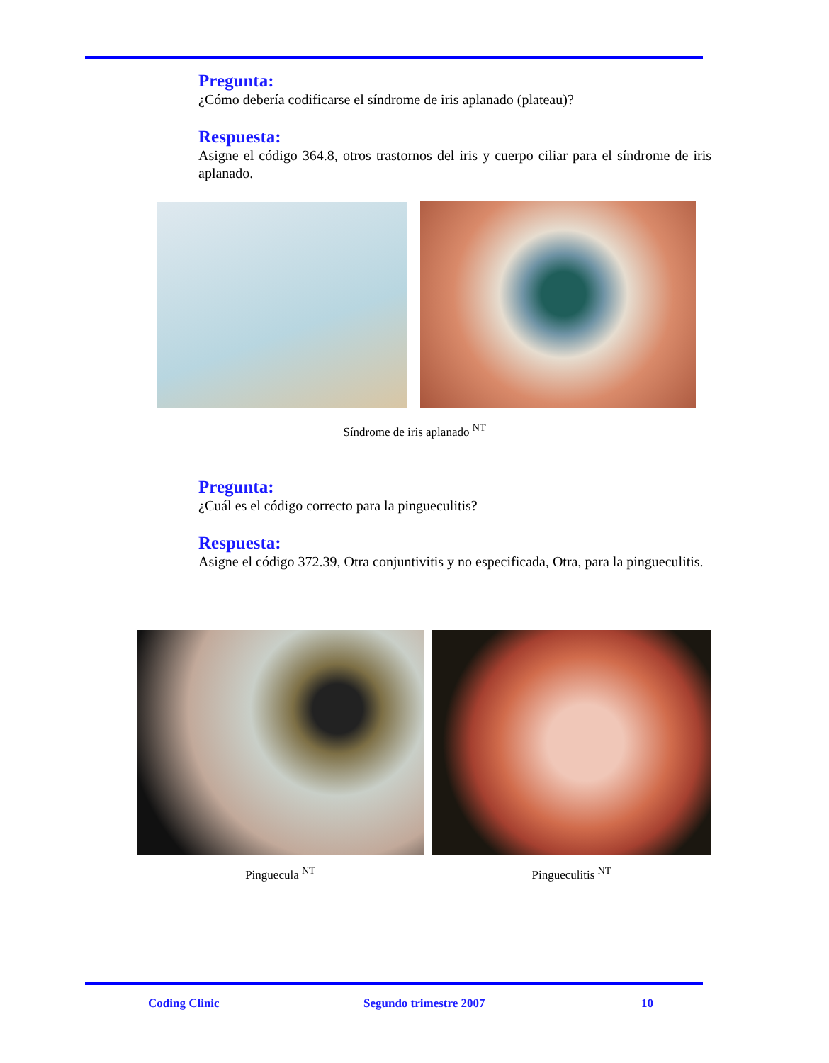Pregunta:
¿Cómo debería codificarse el síndrome de iris aplanado (plateau)?
Respuesta:
Asigne el código 364.8, otros trastornos del iris y cuerpo ciliar para el síndrome de iris aplanado.
Síndrome de iris aplanado <sup>NT</sup>
Pregunta:
¿Cuál es el código correcto para la pingueculitis?
Respuesta:
Asigne el código 372.39, Otra conjuntivitis y no especificada, Otra, para la pingueculitis.
Pinguecula <sup>NT</sup> Pingueculitis <sup>NT</sup>
Coding Clinic Segundo trimestre 2007 10